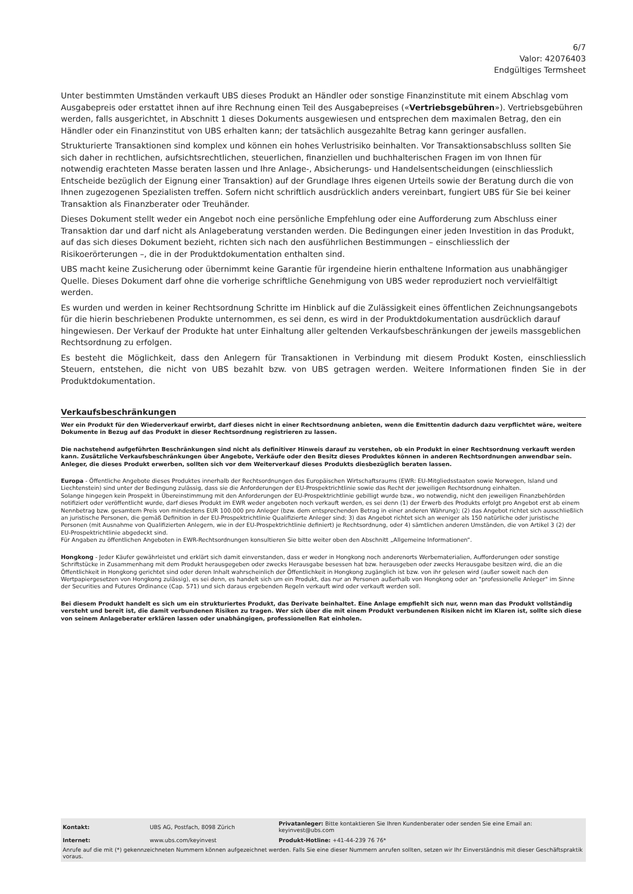6/7
Valor: 42076403
Endgültiges Termsheet
Unter bestimmten Umständen verkauft UBS dieses Produkt an Händler oder sonstige Finanzinstitute mit einem Abschlag vom Ausgabepreis oder erstattet ihnen auf ihre Rechnung einen Teil des Ausgabepreises («Vertriebsgebühren»). Vertriebsgebühren werden, falls ausgerichtet, in Abschnitt 1 dieses Dokuments ausgewiesen und entsprechen dem maximalen Betrag, den ein Händler oder ein Finanzinstitut von UBS erhalten kann; der tatsächlich ausgezahlte Betrag kann geringer ausfallen.
Strukturierte Transaktionen sind komplex und können ein hohes Verlustrisiko beinhalten. Vor Transaktionsabschluss sollten Sie sich daher in rechtlichen, aufsichtsrechtlichen, steuerlichen, finanziellen und buchhalterischen Fragen im von Ihnen für notwendig erachteten Masse beraten lassen und Ihre Anlage-, Absicherungs- und Handelsentscheidungen (einschliesslich Entscheide bezüglich der Eignung einer Transaktion) auf der Grundlage Ihres eigenen Urteils sowie der Beratung durch die von Ihnen zugezogenen Spezialisten treffen. Sofern nicht schriftlich ausdrücklich anders vereinbart, fungiert UBS für Sie bei keiner Transaktion als Finanzberater oder Treuhänder.
Dieses Dokument stellt weder ein Angebot noch eine persönliche Empfehlung oder eine Aufforderung zum Abschluss einer Transaktion dar und darf nicht als Anlageberatung verstanden werden. Die Bedingungen einer jeden Investition in das Produkt, auf das sich dieses Dokument bezieht, richten sich nach den ausführlichen Bestimmungen – einschliesslich der Risikoerörterungen –, die in der Produktdokumentation enthalten sind.
UBS macht keine Zusicherung oder übernimmt keine Garantie für irgendeine hierin enthaltene Information aus unabhängiger Quelle. Dieses Dokument darf ohne die vorherige schriftliche Genehmigung von UBS weder reproduziert noch vervielfältigt werden.
Es wurden und werden in keiner Rechtsordnung Schritte im Hinblick auf die Zulässigkeit eines öffentlichen Zeichnungsangebots für die hierin beschriebenen Produkte unternommen, es sei denn, es wird in der Produktdokumentation ausdrücklich darauf hingewiesen. Der Verkauf der Produkte hat unter Einhaltung aller geltenden Verkaufsbeschränkungen der jeweils massgeblichen Rechtsordnung zu erfolgen.
Es besteht die Möglichkeit, dass den Anlegern für Transaktionen in Verbindung mit diesem Produkt Kosten, einschliesslich Steuern, entstehen, die nicht von UBS bezahlt bzw. von UBS getragen werden. Weitere Informationen finden Sie in der Produktdokumentation.
Verkaufsbeschränkungen
Wer ein Produkt für den Wiederverkauf erwirbt, darf dieses nicht in einer Rechtsordnung anbieten, wenn die Emittentin dadurch dazu verpflichtet wäre, weitere Dokumente in Bezug auf das Produkt in dieser Rechtsordnung registrieren zu lassen.
Die nachstehend aufgeführten Beschränkungen sind nicht als definitiver Hinweis darauf zu verstehen, ob ein Produkt in einer Rechtsordnung verkauft werden kann. Zusätzliche Verkaufsbeschränkungen über Angebote, Verkäufe oder den Besitz dieses Produktes können in anderen Rechtsordnungen anwendbar sein. Anleger, die dieses Produkt erwerben, sollten sich vor dem Weiterverkauf dieses Produkts diesbezüglich beraten lassen.
Europa - Öffentliche Angebote dieses Produktes innerhalb der Rechtsordnungen des Europäischen Wirtschaftsraums (EWR: EU-Mitgliedsstaaten sowie Norwegen, Island und Liechtenstein) sind unter der Bedingung zulässig, dass sie die Anforderungen der EU-Prospektrichtlinie sowie das Recht der jeweiligen Rechtsordnung einhalten.
Solange hingegen kein Prospekt in Übereinstimmung mit den Anforderungen der EU-Prospektrichtlinie gebilligt wurde bzw., wo notwendig, nicht den jeweiligen Finanzbehörden notifiziert oder veröffentlicht wurde, darf dieses Produkt im EWR weder angeboten noch verkauft werden, es sei denn (1) der Erwerb des Produkts erfolgt pro Angebot erst ab einem Nennbetrag bzw. gesamtem Preis von mindestens EUR 100.000 pro Anleger (bzw. dem entsprechenden Betrag in einer anderen Währung); (2) das Angebot richtet sich ausschließlich an juristische Personen, die gemäß Definition in der EU-Prospektrichtlinie Qualifizierte Anleger sind; 3) das Angebot richtet sich an weniger als 150 natürliche oder juristische Personen (mit Ausnahme von Qualifizierten Anlegern, wie in der EU-Prospektrichtlinie definiert) je Rechtsordnung, oder 4) sämtlichen anderen Umständen, die von Artikel 3 (2) der EU-Prospektrichtlinie abgedeckt sind.
Für Angaben zu öffentlichen Angeboten in EWR-Rechtsordnungen konsultieren Sie bitte weiter oben den Abschnitt „Allgemeine Informationen“.
Hongkong - Jeder Käufer gewährleistet und erklärt sich damit einverstanden, dass er weder in Hongkong noch anderenorts Werbematerialien, Aufforderungen oder sonstige Schriftstücke in Zusammenhang mit dem Produkt herausgegeben oder zwecks Herausgabe besessen hat bzw. herausgeben oder zwecks Herausgabe besitzen wird, die an die Öffentlichkeit in Hongkong gerichtet sind oder deren Inhalt wahrscheinlich der Öffentlichkeit in Hongkong zugänglich ist bzw. von ihr gelesen wird (außer soweit nach den Wertpapiergesetzen von Hongkong zulässig), es sei denn, es handelt sich um ein Produkt, das nur an Personen außerhalb von Hongkong oder an "professionelle Anleger" im Sinne der Securities and Futures Ordinance (Cap. 571) und sich daraus ergebenden Regeln verkauft wird oder verkauft werden soll.
Bei diesem Produkt handelt es sich um ein strukturiertes Produkt, das Derivate beinhaltet. Eine Anlage empfiehlt sich nur, wenn man das Produkt vollständig versteht und bereit ist, die damit verbundenen Risiken zu tragen. Wer sich über die mit einem Produkt verbundenen Risiken nicht im Klaren ist, sollte sich diese von seinem Anlageberater erklären lassen oder unabhängigen, professionellen Rat einholen.
| Kontakt: | UBS AG, Postfach, 8098 Zürich | Privatanleger: Bitte kontaktieren Sie Ihren Kundenberater oder senden Sie eine Email an: keyinvest@ubs.com |
| Internet: | www.ubs.com/keyinvest | Produkt-Hotline: +41-44-239 76 76* |
Anrufe auf die mit (*) gekennzeichneten Nummern können aufgezeichnet werden. Falls Sie eine dieser Nummern anrufen sollten, setzen wir Ihr Einverständnis mit dieser Geschäftspraktik voraus.